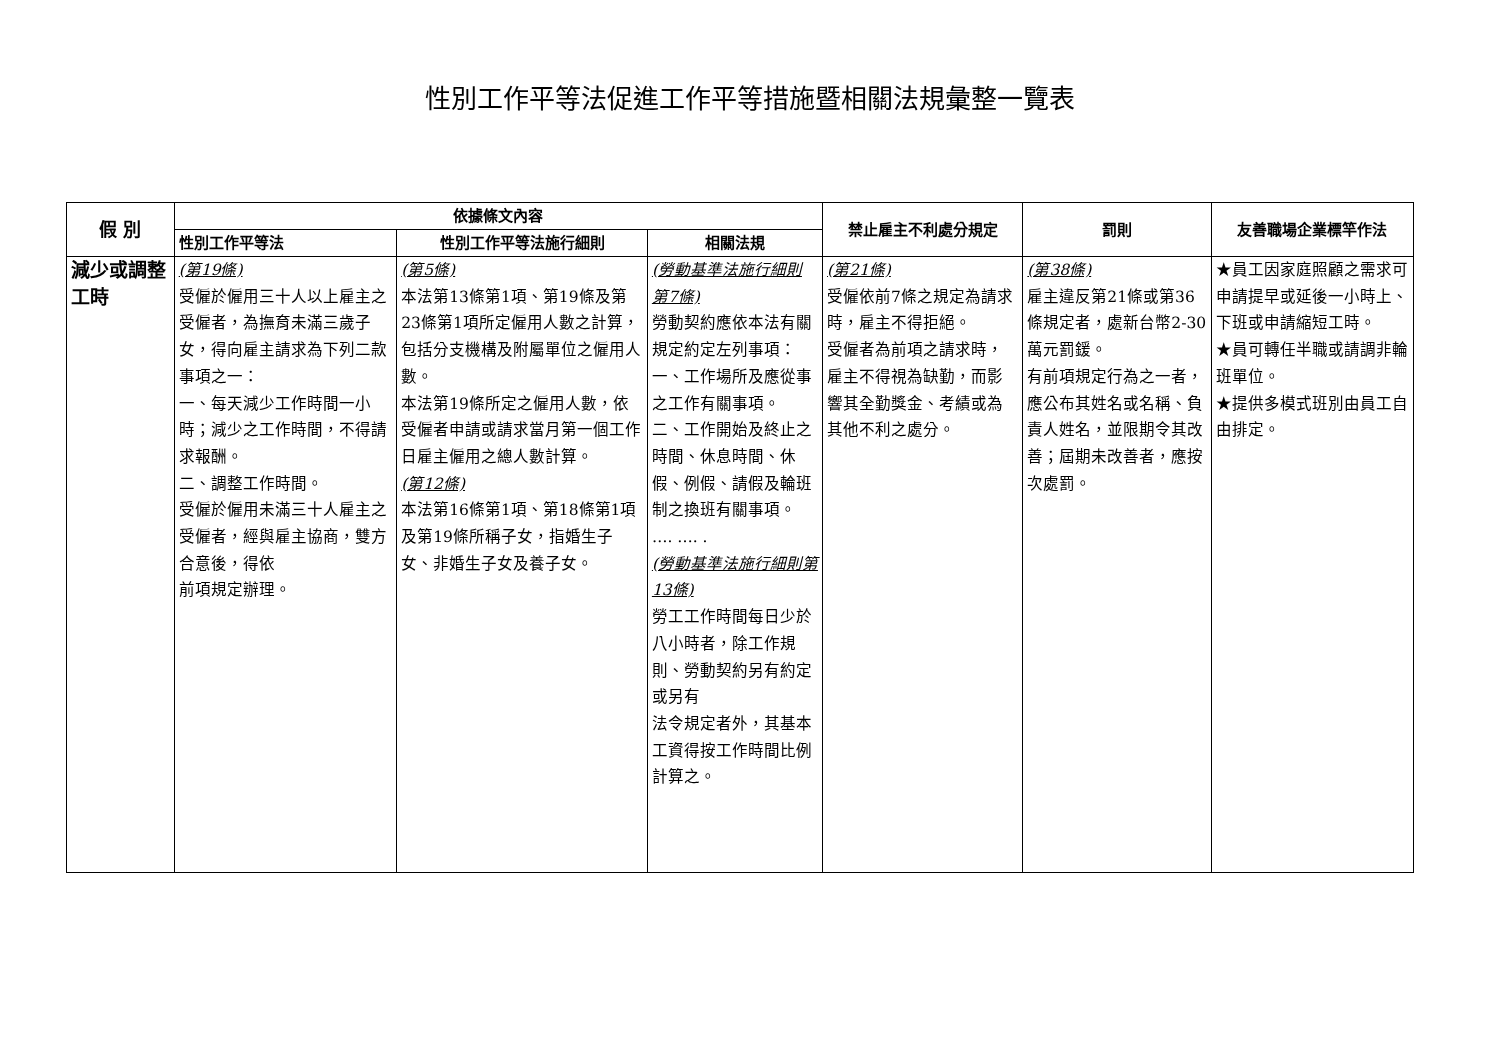性別工作平等法促進工作平等措施暨相關法規彙整一覽表
| 假 別 | 依據條文內容 | | | 禁止雇主不利處分規定 | 罰則 | 友善職場企業標竿作法 |
| --- | --- | --- | --- | --- | --- | --- |
| | 性別工作平等法 | 性別工作平等法施行細則 | 相關法規 | | | |
| 減少或調整工時 | (第19條) 受僱於僱用三十人以上雇主之受僱者，為撫育未滿三歲子女，得向雇主請求為下列二款事項之一： 一、每天減少工作時間一小時；減少之工作時間，不得請求報酬。 二、調整工作時間。 受僱於僱用未滿三十人雇主之受僱者，經與雇主協商，雙方合意後，得依 前項規定辦理。 | (第5條) 本法第13條第1項、第19條及第23條第1項所定僱用人數之計算，包括分支機構及附屬單位之僱用人數。 本法第19條所定之僱用人數，依受僱者申請或請求當月第一個工作日雇主僱用之總人數計算。 (第12條) 本法第16條第1項、第18條第1項及第19條所稱子女，指婚生子女、非婚生子女及養子女。 | (勞動基準法施行細則 第7條) 勞動契約應依本法有關規定約定左列事項： 一、工作場所及應從事之工作有關事項。 二、工作開始及終止之時間、休息時間、休假、例假、請假及輪班制之換班有關事項。 …. …. . (勞動基準法施行細則第13條) 勞工工作時間每日少於八小時者，除工作規則、勞動契約另有約定或另有 法令規定者外，其基本工資得按工作時間比例計算之。 | (第21條) 受僱依前7條之規定為請求時，雇主不得拒絕。 受僱者為前項之請求時，雇主不得視為缺勤，而影響其全勤獎金、考績或為其他不利之處分。 | (第38條) 雇主違反第21條或第36條規定者，處新台幣2-30萬元罰鍰。 有前項規定行為之一者，應公布其姓名或名稱、負責人姓名，並限期令其改善；屆期未改善者，應按次處罰。 | ★員工因家庭照顧之需求可申請提早或延後一小時上、下班或申請縮短工時。 ★員可轉任半職或請調非輪班單位。 ★提供多模式班別由員工自由排定。 |